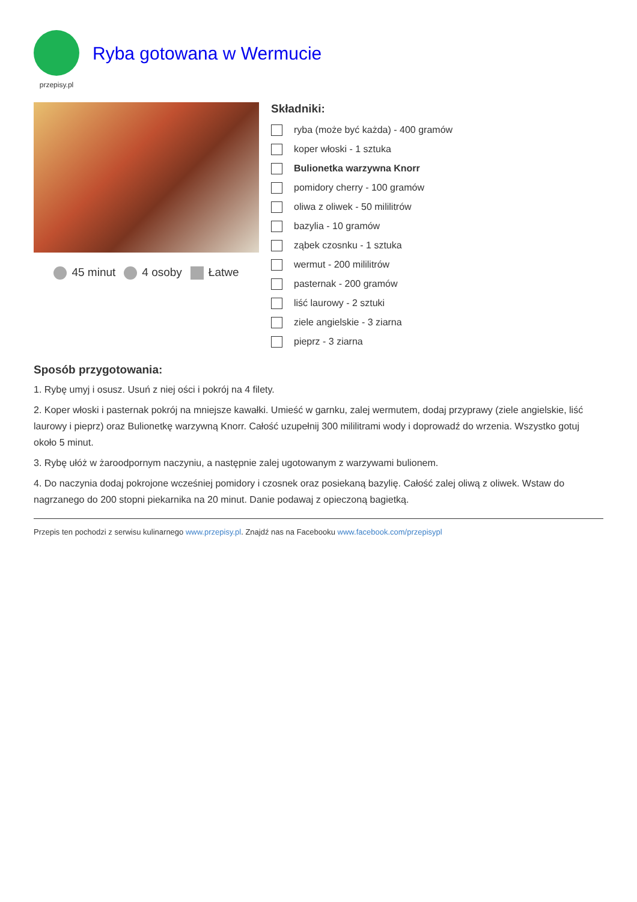przepisy.pl
Ryba gotowana w Wermucie
45 minut 4 osoby Łatwe
Składniki:
ryba (może być każda) - 400 gramów
koper włoski - 1 sztuka
Bulionetka warzywna Knorr
pomidory cherry - 100 gramów
oliwa z oliwek - 50 mililitrów
bazylia - 10 gramów
ząbek czosnku - 1 sztuka
wermut - 200 mililitrów
pasternak - 200 gramów
liść laurowy - 2 sztuki
ziele angielskie - 3 ziarna
pieprz - 3 ziarna
Sposób przygotowania:
1. Rybę umyj i osusz. Usuń z niej ości i pokrój na 4 filety.
2. Koper włoski i pasternak pokrój na mniejsze kawałki. Umieść w garnku, zalej wermutem, dodaj przyprawy (ziele angielskie, liść laurowy i pieprz) oraz Bulionetkę warzywną Knorr. Całość uzupełnij 300 mililitrami wody i doprowadź do wrzenia. Wszystko gotuj około 5 minut.
3. Rybę ułóż w żaroodpornym naczyniu, a następnie zalej ugotowanym z warzywami bulionem.
4. Do naczynia dodaj pokrojone wcześniej pomidory i czosnek oraz posiekaną bazylię. Całość zalej oliwą z oliwek. Wstaw do nagrzanego do 200 stopni piekarnika na 20 minut. Danie podawaj z opieczoną bagietką.
Przepis ten pochodzi z serwisu kulinarnego www.przepisy.pl. Znajdź nas na Facebooku www.facebook.com/przepisypl